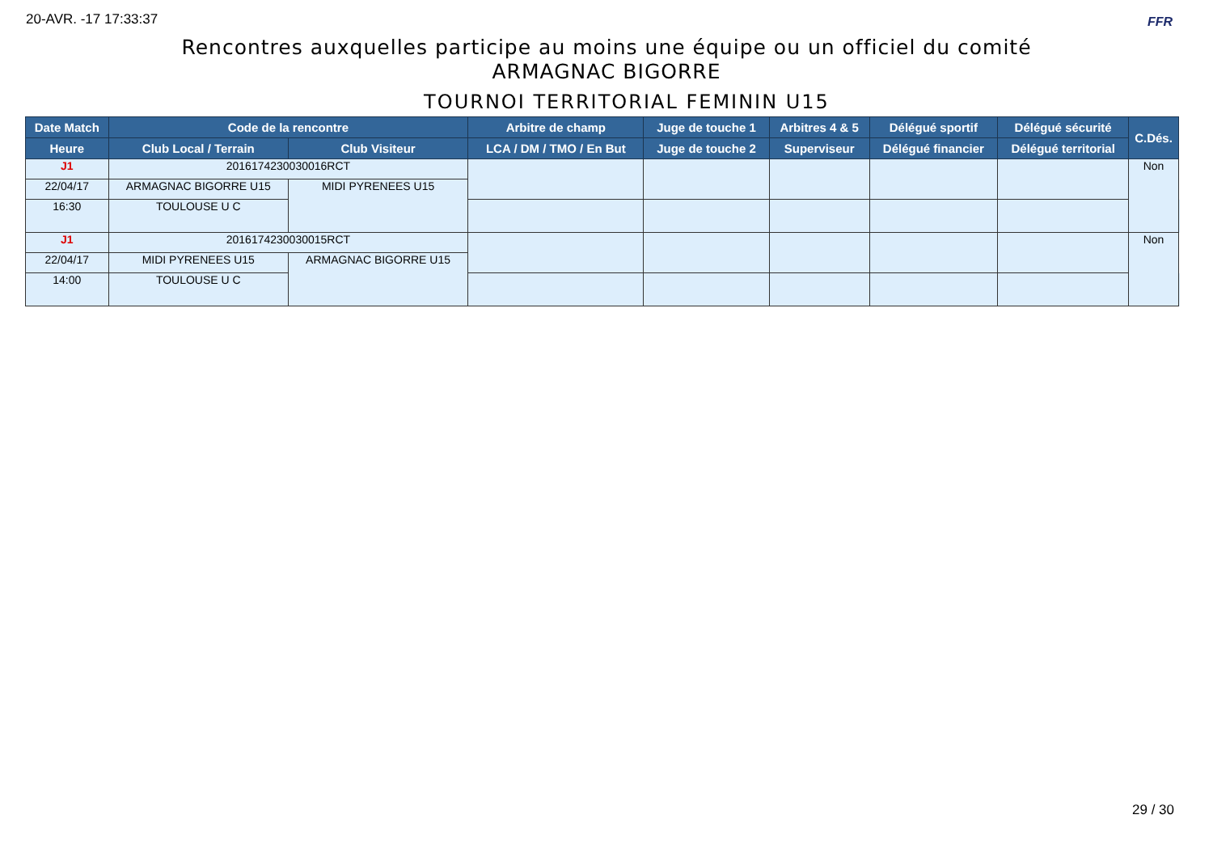20-AVR. -17 17:33:37 FFR
Rencontres auxquelles participe au moins une équipe ou un officiel du comité
ARMAGNAC BIGORRE
TOURNOI TERRITORIAL FEMININ U15
| Date Match | Code de la rencontre | | Arbitre de champ | Juge de touche 1 | Arbitres 4 & 5 | Délégué sportif | Délégué sécurité | C.Dés. | |
| --- | --- | --- | --- | --- | --- | --- | --- | --- | --- |
| Heure | Club Local / Terrain | Club Visiteur | LCA / DM / TMO / En But | Juge de touche 2 | Superviseur | Délégué financier | Délégué territorial | | |
| J1 | 2016174230030016RCT | | | | | | | Non | |
| 22/04/17 | ARMAGNAC BIGORRE U15 | MIDI PYRENEES U15 | | | | | | | |
| 16:30 | TOULOUSE U C | | | | | | | | |
| J1 | 2016174230030015RCT | | | | | | | Non | |
| 22/04/17 | MIDI PYRENEES U15 | ARMAGNAC BIGORRE U15 | | | | | | | |
| 14:00 | TOULOUSE U C | | | | | | | | |
29 / 30